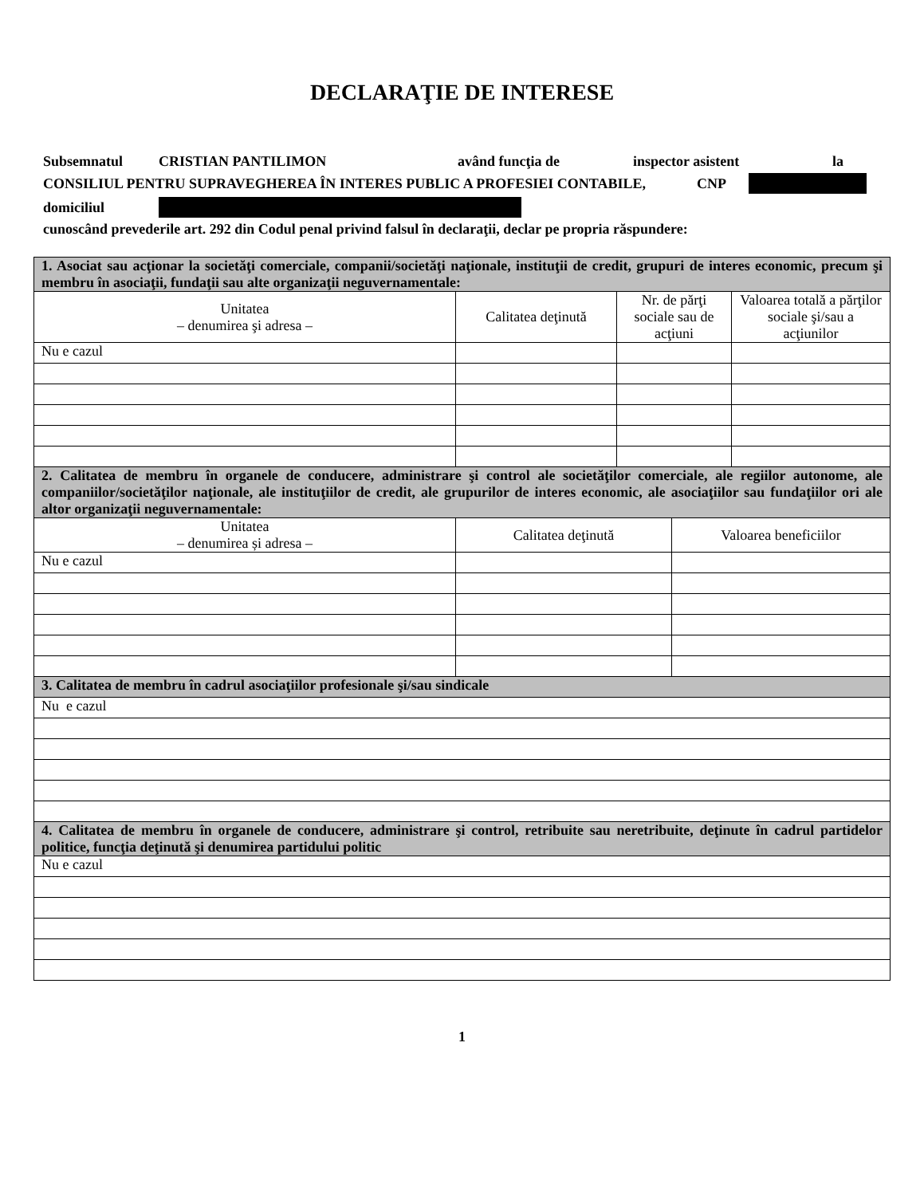DECLARAŢIE DE INTERESE
Subsemnatul CRISTIAN PANTILIMON având funcţia de inspector asistent la
CONSILIUL PENTRU SUPRAVEGHEREA ÎN INTERES PUBLIC A PROFESIEI CONTABILE, CNP
domiciliul
cunoscând prevederile art. 292 din Codul penal privind falsul în declaraţii, declar pe propria răspundere:
| 1. Asociat sau acţionar la societăţi comerciale, companii/societăţi naţionale, instituţii de credit, grupuri de interes economic, precum şi membru în asociaţii, fundaţii sau alte organizaţii neguvernamentale: | | | |
| Unitatea – denumirea şi adresa – | Calitatea deţinută | Nr. de părţi sociale sau de acţiuni | Valoarea totală a părţilor sociale şi/sau a acţiunilor |
| Nu e cazul | | | |
| 2. Calitatea de membru în organele de conducere, administrare şi control ale societăţilor comerciale, ale regiilor autonome, ale companiilor/societăţilor naţionale, ale instituţiilor de credit, ale grupurilor de interes economic, ale asociaţiilor sau fundaţiilor ori ale altor organizaţii neguvernamentale: | | |
| Unitatea – denumirea și adresa – | Calitatea deţinută | Valoarea beneficiilor |
| Nu e cazul | | |
| 3. Calitatea de membru în cadrul asociaţiilor profesionale şi/sau sindicale | | |
| Nu e cazul | | |
| 4. Calitatea de membru în organele de conducere, administrare şi control, retribuite sau neretribuite, deţinute în cadrul partidelor politice, funcţia deţinută şi denumirea partidului politic | | |
| Nu e cazul | | |
1